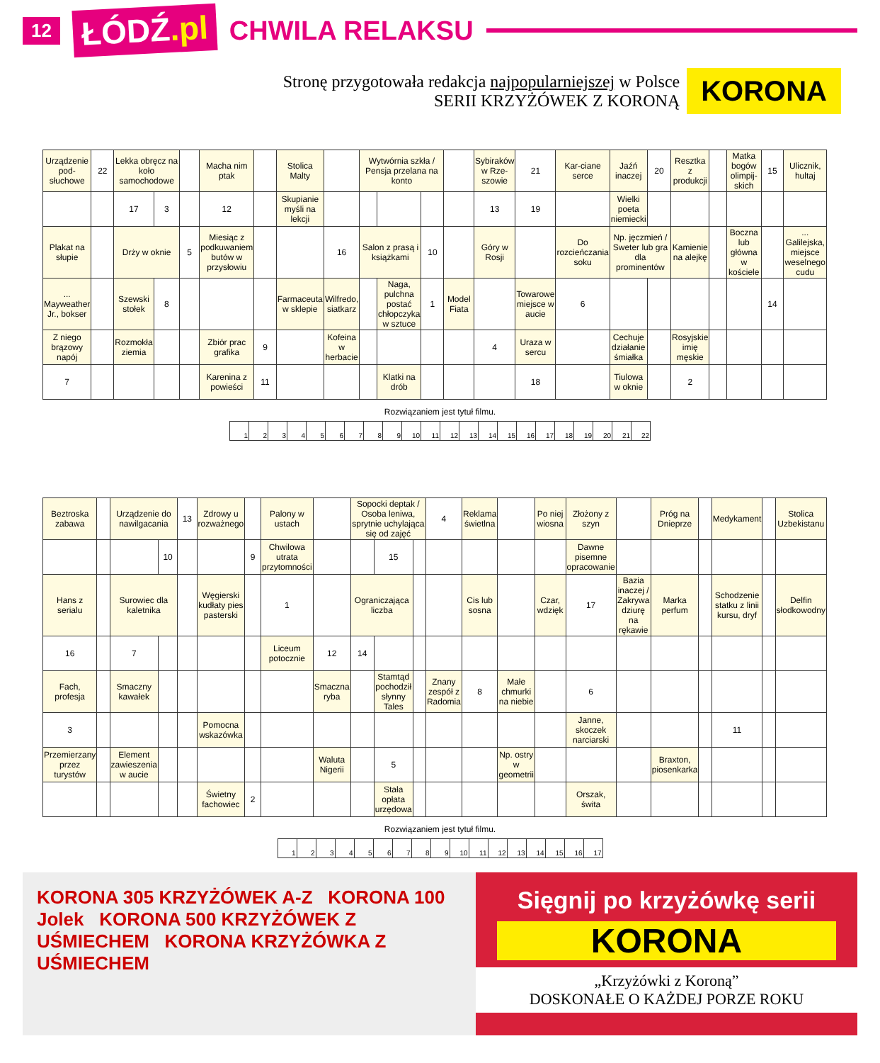12
ŁÓDŹ.pl
CHWILA RELAKSU
Stronę przygotowała redakcja najpopularniejszej w Polsce
SERII KRZYŻÓWEK Z KORONĄ
KORONA
| Urządzenie pod-słuchowe | 22 | Lekka obręcz na koło samochodowe | | | Macha nim ptak | | Stolica Malty | | Wytwórnia szkła / Pensja przelana na konto | | | | Sybiraków w Rze-szowie | 21 | Kar-ciane serce | Jaźń inaczej | 20 | Resztka z produkcji | | Matka bogów olimpij-skich | 15 | Ulicznik, hultaj |
| | | 17 | 3 | | 12 | | Skupianie myśli na lekcji | | | | | | 13 | 19 | | Wielki poeta niemiecki | | | | | | |
| Plakat na słupie | | Drży w oknie | | 5 | Miesiąc z podkuwaniem butów w przysłowiu | | | 16 | Salon z prasą i książkami | | 10 | | Góry w Rosji | | Do rozcieńczania soku | Np. jęczmień / Sweter lub gra dla prominentów | | Kamienie na alejkę | | Boczna lub główna w kościele | | ... Galilejska, miejsce weselnego cudu |
| ... Mayweather Jr., bokser | | Szewski stołek | 8 | | | | Farmaceuta w sklepie | Wilfredo, siatkarz | | Naga, pulchna postać chłopczyka w sztuce | 1 | Model Fiata | | Towarowe miejsce w aucie | 6 | | | | | | 14 | |
| Z niego brązowy napój | | Rozmokła ziemia | | | Zbiór prac grafika | 9 | | Kofeina w herbacie | | | | | 4 | Uraza w sercu | | Cechuje działanie śmiałka | | Rosyjskie imię męskie | | | | |
| 7 | | | | | Karenina z powieści | 11 | | | | Klatki na drób | | | | 18 | | Tiulowa w oknie | | 2 | | | | |
Rozwiązaniem jest tytuł filmu.
| 1 | 2 | 3 | 4 | 5 | 6 | 7 | 8 | 9 | 10 | 11 | 12 | 13 | 14 | 15 | 16 | 17 | 18 | 19 | 20 | 21 | 22 |
| Beztroska zabawa | | Urządzenie do nawilgacania | | 13 | Zdrowy u rozważnego | | Palony w ustach | | Sopocki deptak / Osoba leniwa, sprytnie uchylająca się od zajęć | | | 4 | Reklama świetlna | | Po niej wiosna | Złożony z szyn | | Próg na Dnieprze | | Medykament | | Stolica Uzbekistanu |
| | | | 10 | | | 9 | Chwilowa utrata przytomności | | | 15 | | | | | | Dawne pisemne opracowanie | | | | | | |
| Hans z serialu | | Surowiec dla kaletnika | | | Węgierski kudłaty pies pasterski | | 1 | | Ograniczająca liczba | | | | Cis lub sosna | | Czar, wdzięk | 17 | Bazia inaczej / Zakrywa dziurę na rękawie | Marka perfum | | Schodzenie statku z linii kursu, dryf | | Delfin słodkowodny |
| 16 | | 7 | | | | | Liceum potocznie | 12 | 14 | | | | | | | | | | | | | |
| Fach, profesja | | Smaczny kawałek | | | | | | Smaczna ryba | | Stamtąd pochodził słynny Tales | | Znany zespół z Radomia | 8 | Małe chmurki na niebie | | 6 | | | | | | |
| 3 | | | | | Pomocna wskazówka | | | | | | | | | | | Janne, skoczek narciarski | | | | 11 | | |
| Przemierzany przez turystów | | Element zawieszenia w aucie | | | | | | Waluta Nigerii | | 5 | | | | Np. ostry w geometrii | | | | Braxton, piosenkarka | | | | |
| | | | | | Świetny fachowiec | 2 | | | | Stała opłata urzędowa | | | | | | Orszak, świta | | | | | | |
Rozwiązaniem jest tytuł filmu.
| 1 | 2 | 3 | 4 | 5 | 6 | 7 | 8 | 9 | 10 | 11 | 12 | 13 | 14 | 15 | 16 | 17 |
KORONA 305 KRZYŻÓWEK A-Z KORONA 100 Jolek KORONA 500 KRZYŻÓWEK Z UŚMIECHEM KORONA KRZYŻÓWKA Z UŚMIECHEM
Sięgnij po krzyżówkę serii
KORONA
„Krzyżówki z Koroną”
DOSKONAŁE O KAŻDEJ PORZE ROKU